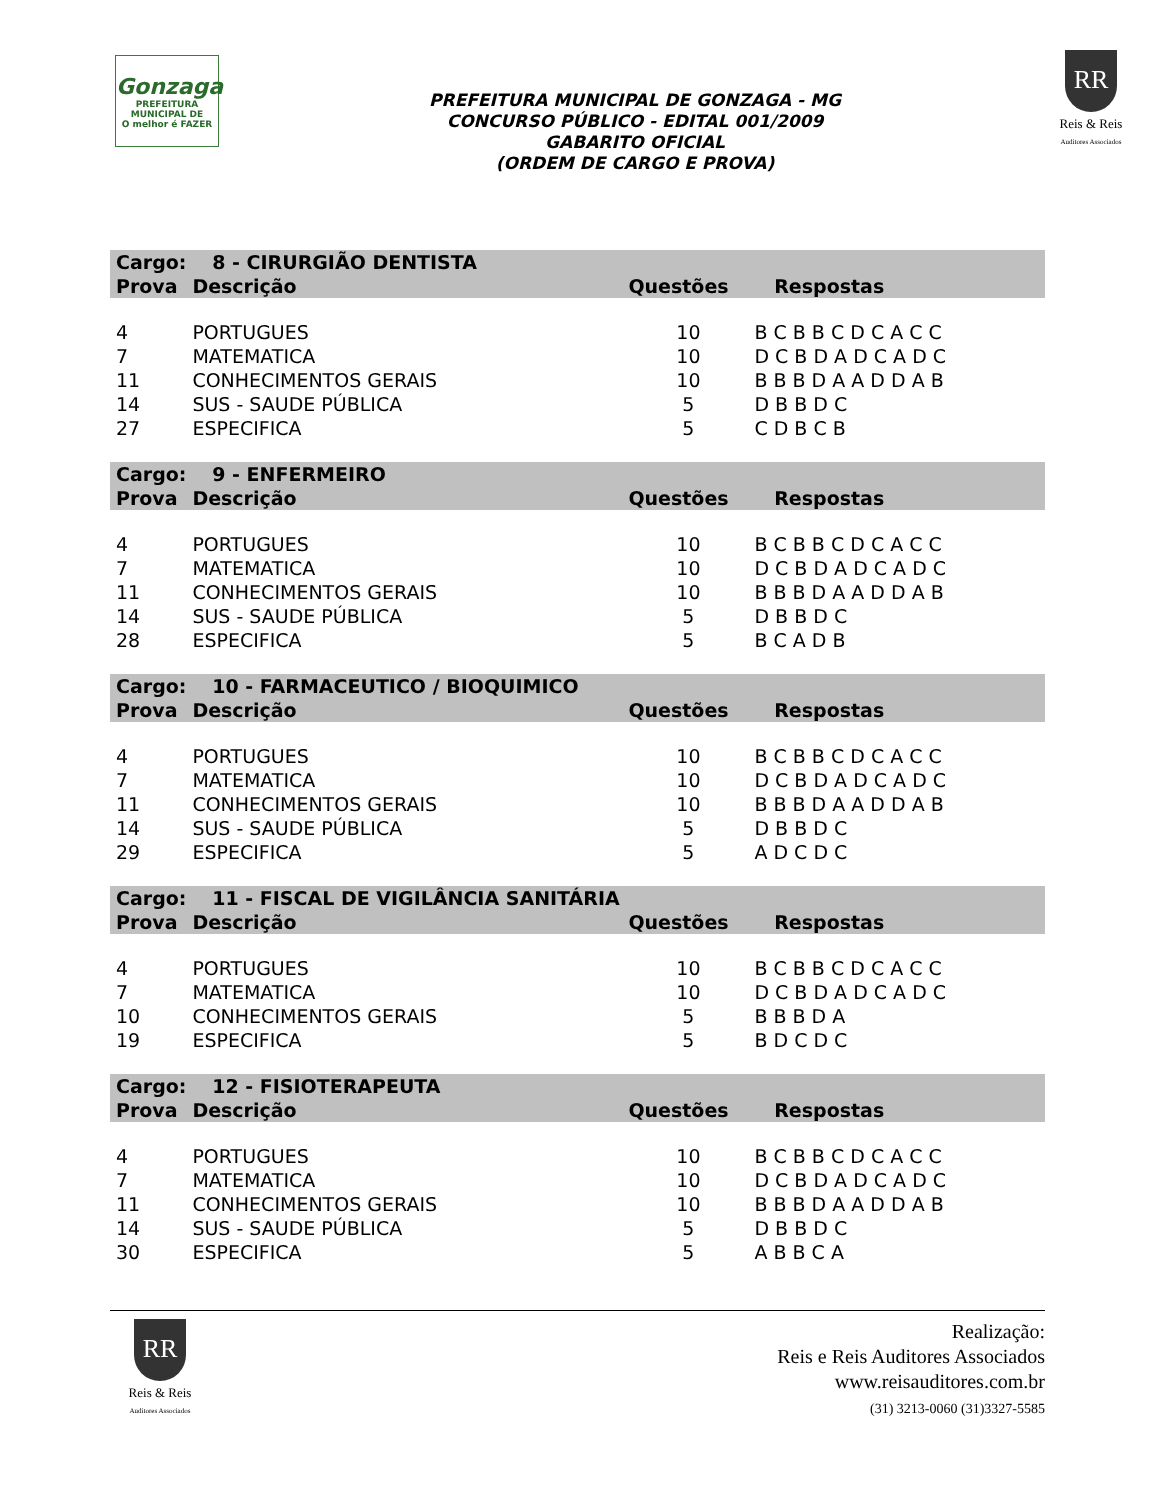Gonzaga
PREFEITURA MUNICIPAL DE
O melhor é FAZER
PREFEITURA MUNICIPAL DE GONZAGA - MG
CONCURSO PÚBLICO - EDITAL 001/2009
GABARITO OFICIAL
(ORDEM DE CARGO E PROVA)
RR
Reis & Reis
Auditores Associados
| Cargo: | 8 - CIRURGIÃO DENTISTA | | |
| --- | --- | --- | --- |
| Prova | Descrição | Questões | Respostas |
| 4 | PORTUGUES | 10 | B C B B C D C A C C |
| 7 | MATEMATICA | 10 | D C B D A D C A D C |
| 11 | CONHECIMENTOS GERAIS | 10 | B B B D A A D D A B |
| 14 | SUS - SAUDE PÚBLICA | 5 | D B B D C |
| 27 | ESPECIFICA | 5 | C D B C B |
| Cargo: | 9 - ENFERMEIRO | | |
| Prova | Descrição | Questões | Respostas |
| 4 | PORTUGUES | 10 | B C B B C D C A C C |
| 7 | MATEMATICA | 10 | D C B D A D C A D C |
| 11 | CONHECIMENTOS GERAIS | 10 | B B B D A A D D A B |
| 14 | SUS - SAUDE PÚBLICA | 5 | D B B D C |
| 28 | ESPECIFICA | 5 | B C A D B |
| Cargo: | 10 - FARMACEUTICO / BIOQUIMICO | | |
| Prova | Descrição | Questões | Respostas |
| 4 | PORTUGUES | 10 | B C B B C D C A C C |
| 7 | MATEMATICA | 10 | D C B D A D C A D C |
| 11 | CONHECIMENTOS GERAIS | 10 | B B B D A A D D A B |
| 14 | SUS - SAUDE PÚBLICA | 5 | D B B D C |
| 29 | ESPECIFICA | 5 | A D C D C |
| Cargo: | 11 - FISCAL DE VIGILÂNCIA SANITÁRIA | | |
| Prova | Descrição | Questões | Respostas |
| 4 | PORTUGUES | 10 | B C B B C D C A C C |
| 7 | MATEMATICA | 10 | D C B D A D C A D C |
| 10 | CONHECIMENTOS GERAIS | 5 | B B B D A |
| 19 | ESPECIFICA | 5 | B D C D C |
| Cargo: | 12 - FISIOTERAPEUTA | | |
| Prova | Descrição | Questões | Respostas |
| 4 | PORTUGUES | 10 | B C B B C D C A C C |
| 7 | MATEMATICA | 10 | D C B D A D C A D C |
| 11 | CONHECIMENTOS GERAIS | 10 | B B B D A A D D A B |
| 14 | SUS - SAUDE PÚBLICA | 5 | D B B D C |
| 30 | ESPECIFICA | 5 | A B B C A |
RR
Reis & Reis
Auditores Associados
Realização:
Reis e Reis Auditores Associados
www.reisauditores.com.br
(31) 3213-0060 (31)3327-5585